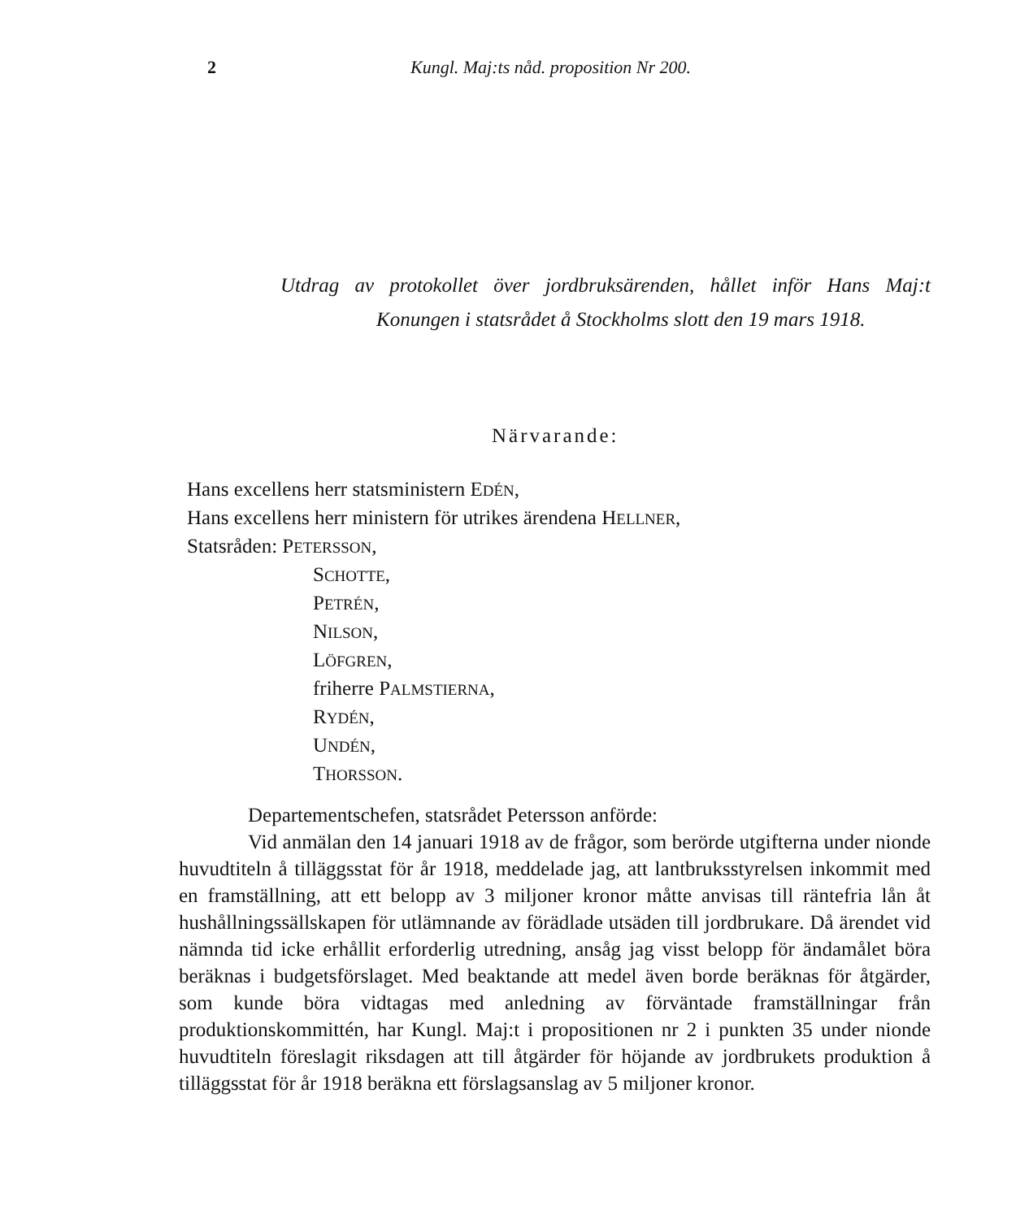2 Kungl. Maj:ts nåd. proposition Nr 200.
Utdrag av protokollet över jordbruksärenden, hållet inför Hans Maj:t Konungen i statsrådet å Stockholms slott den 19 mars 1918.
Närvarande:
Hans excellens herr statsministern EDÉN,
Hans excellens herr ministern för utrikes ärendena HELLNER,
Statsråden: PETERSSON,
SCHOTTE,
PETRÉN,
NILSON,
LÖFGREN,
friherre PALMSTIERNA,
RYDÉN,
UNDÉN,
THORSSON.
Departementschefen, statsrådet Petersson anförde:
Vid anmälan den 14 januari 1918 av de frågor, som berörde utgifterna under nionde huvudtiteln å tilläggsstat för år 1918, meddelade jag, att lantbruksstyrelsen inkommit med en framställning, att ett belopp av 3 miljoner kronor måtte anvisas till räntefria lån åt hushållningssällskapen för utlämnande av förädlade utsäden till jordbrukare. Då ärendet vid nämnda tid icke erhållit erforderlig utredning, ansåg jag visst belopp för ändamålet böra beräknas i budgetsförslaget. Med beaktande att medel även borde beräknas för åtgärder, som kunde böra vidtagas med anledning av förväntade framställningar från produktionskommittén, har Kungl. Maj:t i propositionen nr 2 i punkten 35 under nionde huvudtiteln föreslagit riksdagen att till åtgärder för höjande av jordbrukets produktion å tilläggsstat för år 1918 beräkna ett förslagsanslag av 5 miljoner kronor.